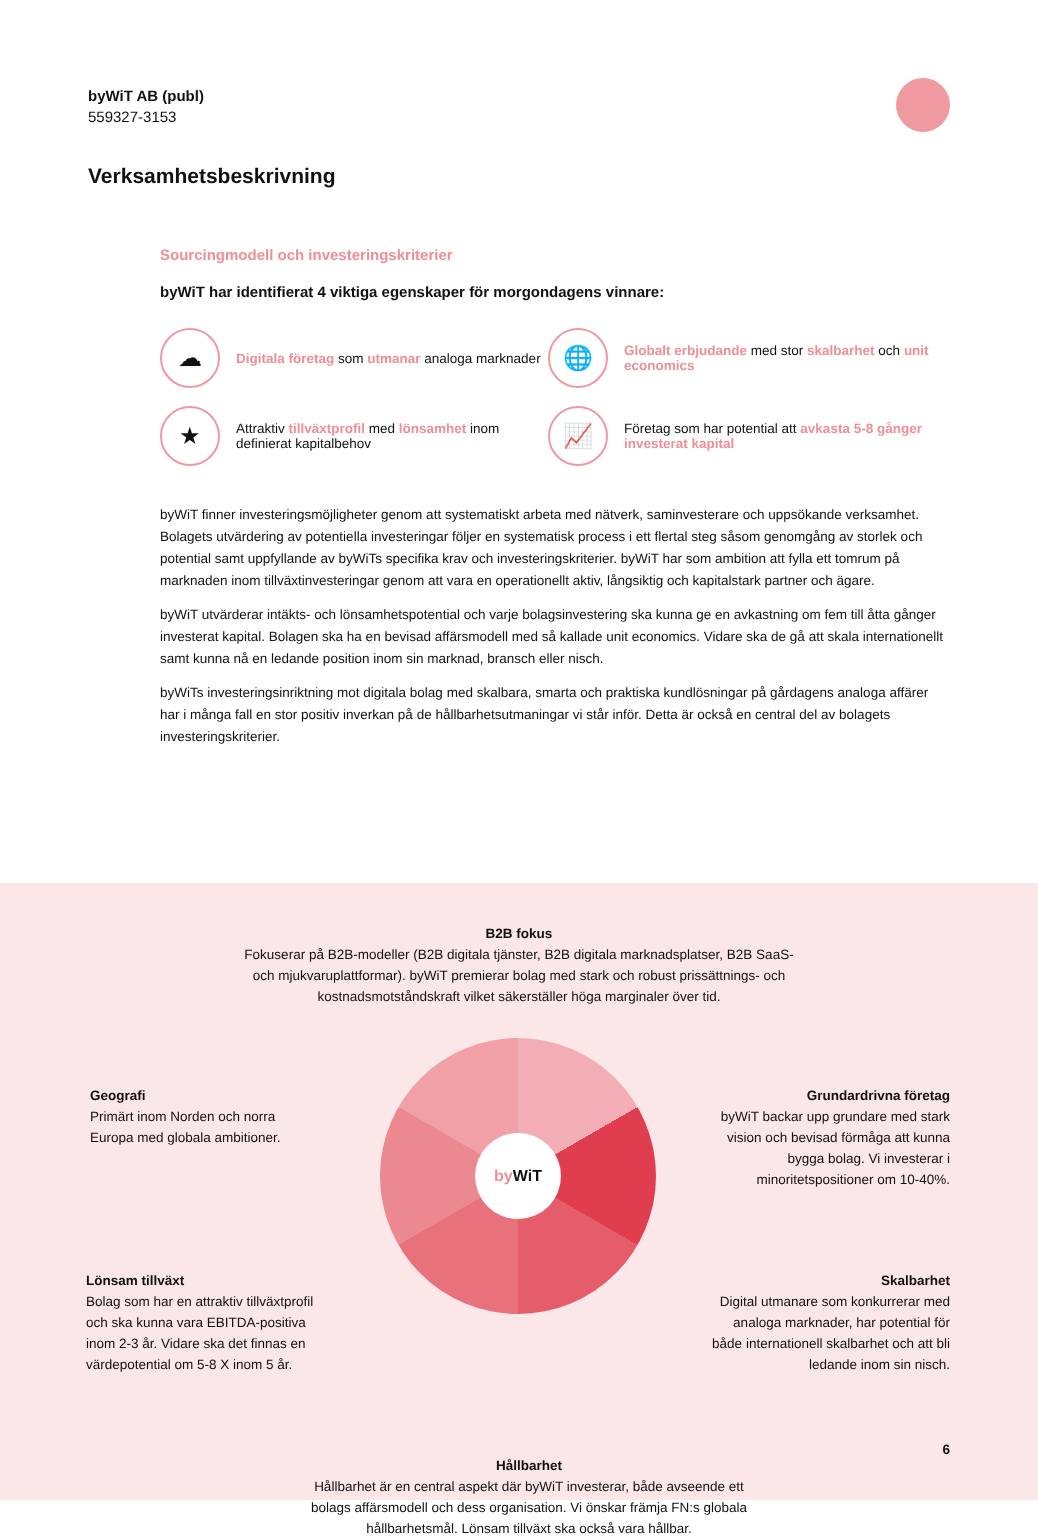byWiT AB (publ)
559327-3153
Verksamhetsbeskrivning
Sourcingmodell och investeringskriterier
byWiT har identifierat 4 viktiga egenskaper för morgondagens vinnare:
☁
Digitala företag som utmanar analoga marknader
🌐
Globalt erbjudande med stor skalbarhet och unit economics
★
Attraktiv tillväxtprofil med lönsamhet inom definierat kapitalbehov
📈
Företag som har potential att avkasta 5-8 gånger investerat kapital
byWiT finner investeringsmöjligheter genom att systematiskt arbeta med nätverk, saminvesterare och uppsökande verksamhet. Bolagets utvärdering av potentiella investeringar följer en systematisk process i ett flertal steg såsom genomgång av storlek och potential samt uppfyllande av byWiTs specifika krav och investeringskriterier. byWiT har som ambition att fylla ett tomrum på marknaden inom tillväxtinvesteringar genom att vara en operationellt aktiv, långsiktig och kapitalstark partner och ägare.
byWiT utvärderar intäkts- och lönsamhetspotential och varje bolagsinvestering ska kunna ge en avkastning om fem till åtta gånger investerat kapital. Bolagen ska ha en bevisad affärsmodell med så kallade unit economics. Vidare ska de gå att skala internationellt samt kunna nå en ledande position inom sin marknad, bransch eller nisch.
byWiTs investeringsinriktning mot digitala bolag med skalbara, smarta och praktiska kundlösningar på gårdagens analoga affärer har i många fall en stor positiv inverkan på de hållbarhetsutmaningar vi står inför. Detta är också en central del av bolagets investeringskriterier.
B2B fokus
Fokuserar på B2B-modeller (B2B digitala tjänster, B2B digitala marknadsplatser, B2B SaaS- och mjukvaruplattformar). byWiT premierar bolag med stark och robust prissättnings- och kostnadsmotståndskraft vilket säkerställer höga marginaler över tid.
Geografi
Primärt inom Norden och norra Europa med globala ambitioner.
Grundardrivna företag
byWiT backar upp grundare med stark vision och bevisad förmåga att kunna bygga bolag. Vi investerar i minoritetspositioner om 10-40%.
Lönsam tillväxt
Bolag som har en attraktiv tillväxtprofil och ska kunna vara EBITDA-positiva inom 2-3 år. Vidare ska det finnas en värdepotential om 5-8 X inom 5 år.
Skalbarhet
Digital utmanare som konkurrerar med analoga marknader, har potential för både internationell skalbarhet och att bli ledande inom sin nisch.
Hållbarhet
Hållbarhet är en central aspekt där byWiT investerar, både avseende ett bolags affärsmodell och dess organisation. Vi önskar främja FN:s globala hållbarhetsmål. Lönsam tillväxt ska också vara hållbar.
6
by WiT